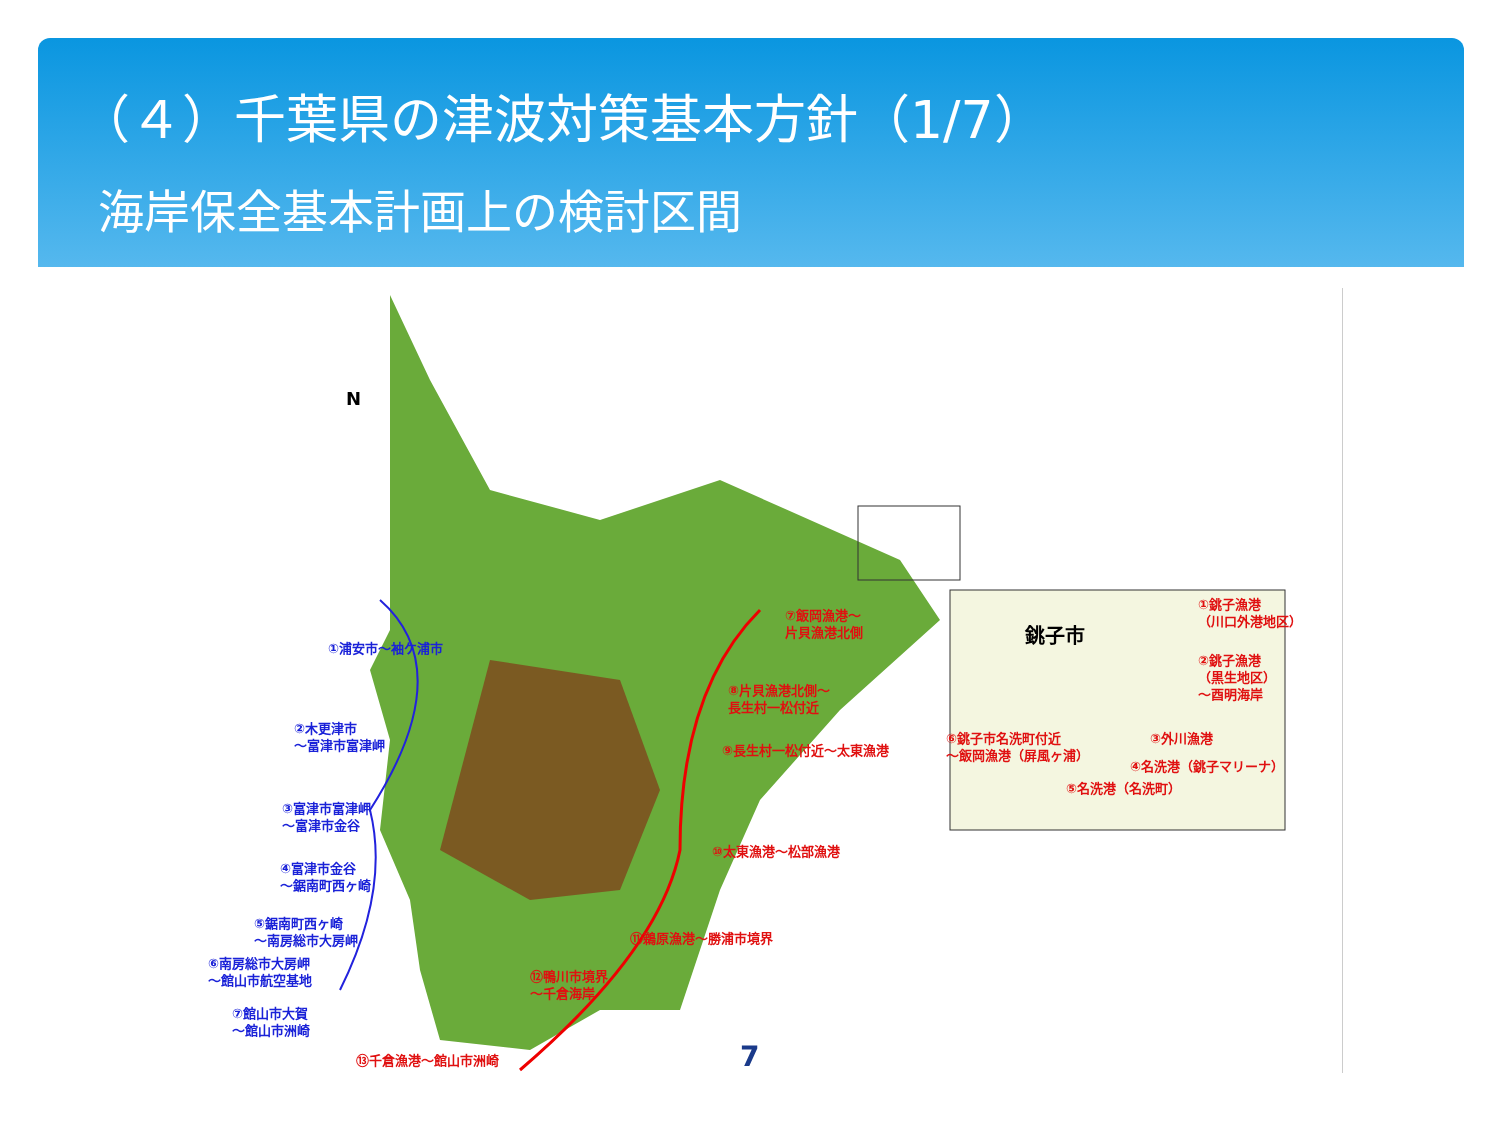（４）千葉県の津波対策基本方針（1/7）
海岸保全基本計画上の検討区間
①浦安市～袖ケ浦市
②木更津市
～富津市富津岬
③富津市富津岬
～富津市金谷
④富津市金谷
～鋸南町西ヶ崎
⑤鋸南町西ヶ崎
～南房総市大房岬
⑥南房総市大房岬
～館山市航空基地
⑦館山市大賀
～館山市洲崎
⑦飯岡漁港～
片貝漁港北側
⑧片貝漁港北側～
長生村一松付近
⑨長生村一松付近～太東漁港
⑩太東漁港～松部漁港
⑪鵜原漁港～勝浦市境界
⑫鴨川市境界
～千倉海岸
⑬千倉漁港～館山市洲崎
銚子市
①銚子漁港
（川口外港地区）
②銚子漁港
（黒生地区）
～酉明海岸
③外川漁港
⑥銚子市名洗町付近
～飯岡漁港（屏風ヶ浦）
④名洗港（銚子マリーナ）
⑤名洗港（名洗町）
N
7